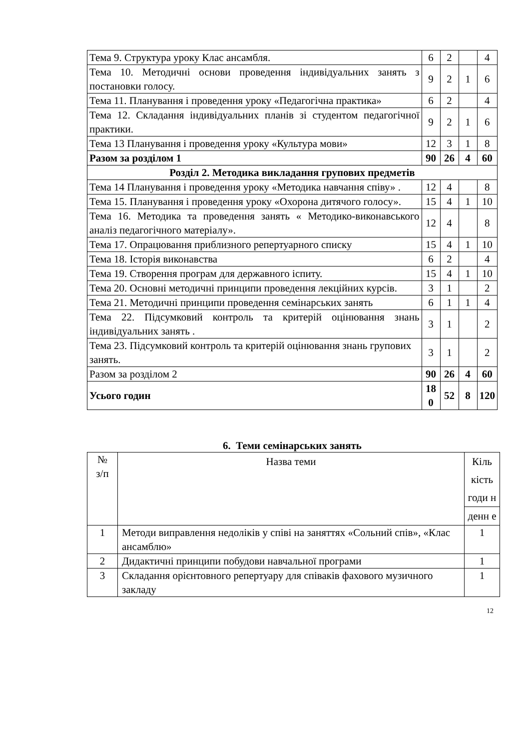| Тема 9. Структура уроку Клас ансамбля. | 6 | 2 | | 4 |
| Тема 10. Методичні основи проведення індивідуальних занять з постановки голосу. | 9 | 2 | 1 | 6 |
| Тема 11. Планування і проведення уроку «Педагогічна практика» | 6 | 2 | | 4 |
| Тема 12. Складання індивідуальних планів зі студентом педагогічної практики. | 9 | 2 | 1 | 6 |
| Тема 13 Планування і проведення уроку «Культура мови» | 12 | 3 | 1 | 8 |
| Разом за розділом 1 | 90 | 26 | 4 | 60 |
| Розділ 2. Методика викладання групових предметів | | | | |
| Тема 14 Планування і проведення уроку «Методика навчання співу» . | 12 | 4 | | 8 |
| Тема 15. Планування і проведення уроку «Охорона дитячого голосу». | 15 | 4 | 1 | 10 |
| Тема 16. Методика та проведення занять « Методико-виконавського аналіз педагогічного матеріалу». | 12 | 4 | | 8 |
| Тема 17. Опрацювання приблизного репертуарного списку | 15 | 4 | 1 | 10 |
| Тема 18. Історія виконавства | 6 | 2 | | 4 |
| Тема 19. Створення програм для державного іспиту. | 15 | 4 | 1 | 10 |
| Тема 20. Основні методичні принципи проведення лекційних курсів. | 3 | 1 | | 2 |
| Тема 21. Методичні принципи проведення семінарських занять | 6 | 1 | 1 | 4 |
| Тема 22. Підсумковий контроль та критерій оцінювання знань індивідуальних занять . | 3 | 1 | | 2 |
| Тема 23. Підсумковий контроль та критерій оцінювання знань групових занять. | 3 | 1 | | 2 |
| Разом за розділом 2 | 90 | 26 | 4 | 60 |
| Усього годин | 18 0 | 52 | 8 | 120 |
6. Теми семінарських занять
| № з/п | Назва теми | Кіль кість годи н |
| | | денн е |
| 1 | Методи виправлення недоліків у співі на заняттях «Сольний спів», «Клас ансамблю» | 1 |
| 2 | Дидактичні принципи побудови навчальної програми | 1 |
| 3 | Складання орієнтовного репертуару для співаків фахового музичного закладу | 1 |
12